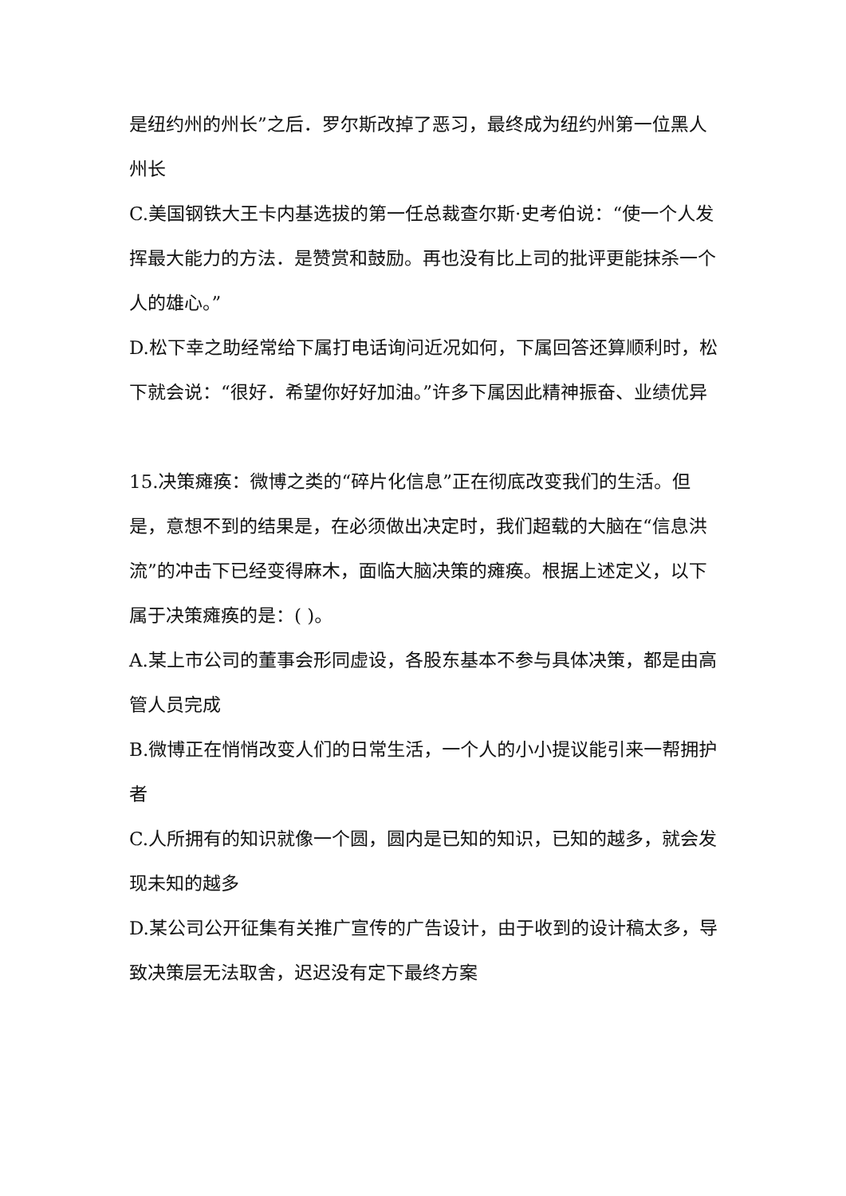是纽约州的州长”之后．罗尔斯改掉了恶习，最终成为纽约州第一位黑人州长
C.美国钢铁大王卡内基选拔的第一任总裁查尔斯·史考伯说：“使一个人发挥最大能力的方法．是赞赏和鼓励。再也没有比上司的批评更能抹杀一个人的雄心。”
D.松下幸之助经常给下属打电话询问近况如何，下属回答还算顺利时，松下就会说：“很好．希望你好好加油。”许多下属因此精神振奋、业绩优异
15.决策瘫痪：微博之类的“碎片化信息”正在彻底改变我们的生活。但是，意想不到的结果是，在必须做出决定时，我们超载的大脑在“信息洪流”的冲击下已经变得麻木，面临大脑决策的瘫痪。根据上述定义，以下属于决策瘫痪的是：( )。
A.某上市公司的董事会形同虚设，各股东基本不参与具体决策，都是由高管人员完成
B.微博正在悄悄改变人们的日常生活，一个人的小小提议能引来一帮拥护者
C.人所拥有的知识就像一个圆，圆内是已知的知识，已知的越多，就会发现未知的越多
D.某公司公开征集有关推广宣传的广告设计，由于收到的设计稿太多，导致决策层无法取舍，迟迟没有定下最终方案